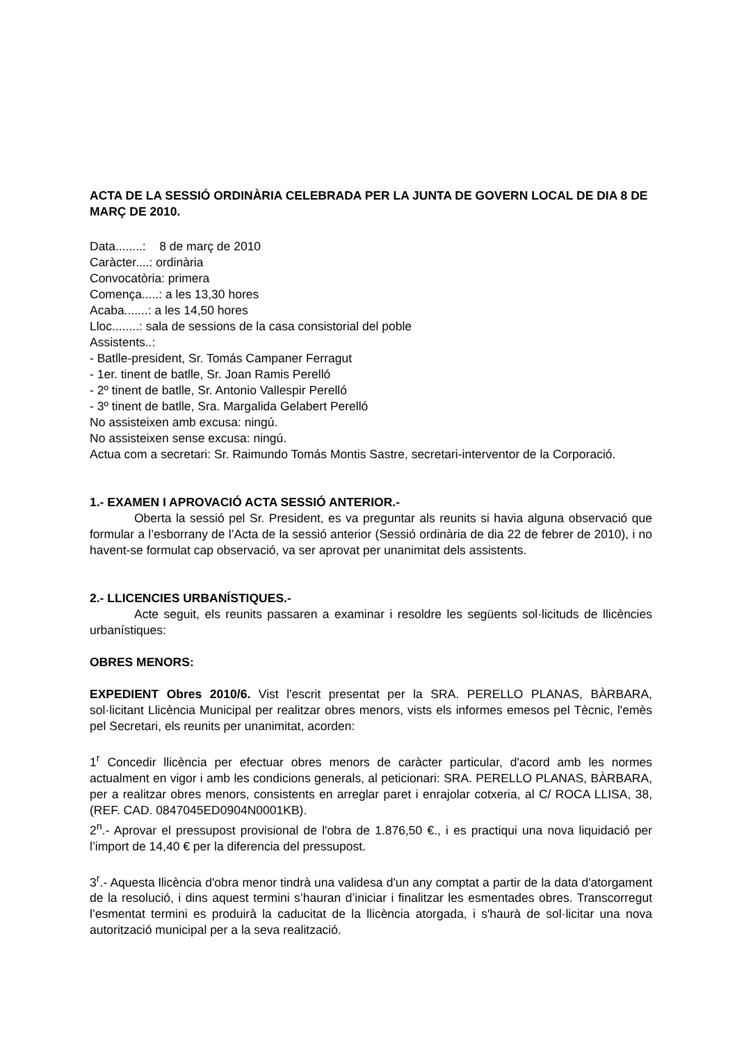ACTA DE LA SESSIÓ ORDINÀRIA CELEBRADA PER LA JUNTA DE GOVERN LOCAL DE DIA 8 DE MARÇ DE 2010.
Data........: 8 de març de 2010
Caràcter....: ordinària
Convocatòria: primera
Comença.....: a les 13,30 hores
Acaba.......: a les 14,50 hores
Lloc........: sala de sessions de la casa consistorial del poble
Assistents..:
- Batlle-president, Sr. Tomás Campaner Ferragut
- 1er. tinent de batlle, Sr. Joan Ramis Perelló
- 2º tinent de batlle, Sr. Antonio Vallespir Perelló
- 3º tinent de batlle, Sra. Margalida Gelabert Perelló
No assisteixen amb excusa: ningú.
No assisteixen sense excusa: ningú.
Actua com a secretari: Sr. Raimundo Tomás Montis Sastre, secretari-interventor de la Corporació.
1.- EXAMEN I APROVACIÓ ACTA SESSIÓ ANTERIOR.-
Oberta la sessió pel Sr. President, es va preguntar als reunits si havia alguna observació que formular a l’esborrany de l’Acta de la sessió anterior (Sessió ordinària de dia 22 de febrer de 2010), i no havent-se formulat cap observació, va ser aprovat per unanimitat dels assistents.
2.- LLICENCIES URBANÍSTIQUES.-
Acte seguit, els reunits passaren a examinar i resoldre les següents sol·licituds de llicències urbanístiques:
OBRES MENORS:
EXPEDIENT Obres 2010/6. Vist l'escrit presentat per la SRA. PERELLO PLANAS, BÀRBARA, sol·licitant Llicència Municipal per realitzar obres menors, vists els informes emesos pel Tècnic, l'emès pel Secretari, els reunits per unanimitat, acorden:
1<sup>r</sup> Concedir llicència per efectuar obres menors de caràcter particular, d'acord amb les normes actualment en vigor i amb les condicions generals, al peticionari: SRA. PERELLO PLANAS, BÀRBARA, per a realitzar obres menors, consistents en arreglar paret i enrajolar cotxeria, al C/ ROCA LLISA, 38, (REF. CAD. 0847045ED0904N0001KB).
2<sup>n</sup>.- Aprovar el pressupost provisional de l'obra de 1.876,50 €., i es practiqui una nova liquidació per l’import de 14,40 € per la diferencia del pressupost.
3<sup>r</sup>.- Aquesta llicència d'obra menor tindrà una validesa d'un any comptat a partir de la data d'atorgament de la resolució, i dins aquest termini s’hauran d’iniciar i finalitzar les esmentades obres. Transcorregut l’esmentat termini es produirà la caducitat de la llicència atorgada, i s'haurà de sol·licitar una nova autorització municipal per a la seva realització.